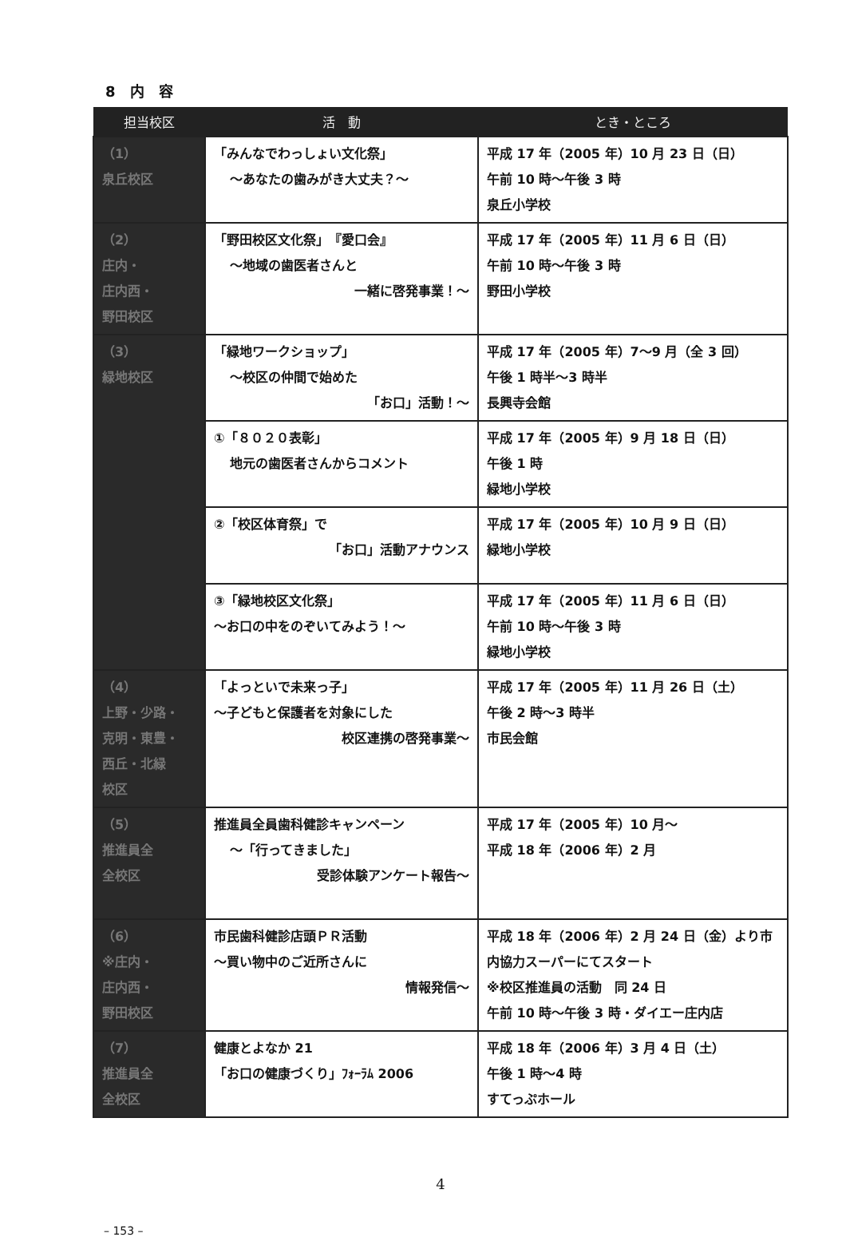8　内　容
| 担当校区 | 活 動 | とき・ところ |
| --- | --- | --- |
| （1） 泉丘校区 | 「みんなでわっしょい文化祭」 ～あなたの歯みがき大丈夫？～ | 平成 17 年（2005 年）10 月 23 日（日） 午前 10 時～午後 3 時 泉丘小学校 |
| （2） 庄内・ 庄内西・ 野田校区 | 「野田校区文化祭」 『愛口会』 ～地域の歯医者さんと 一緒に啓発事業！～ | 平成 17 年（2005 年）11 月 6 日（日） 午前 10 時～午後 3 時 野田小学校 |
| （3） 緑地校区 | 「緑地ワークショップ」 ～校区の仲間で始めた 「お口」活動！～ | 平成 17 年（2005 年）7～9 月（全 3 回） 午後 1 時半～3 時半 長興寺会館 |
| | ①「８０２０表彰」 地元の歯医者さんからコメント | 平成 17 年（2005 年）9 月 18 日（日） 午後 1 時 緑地小学校 |
| | ②「校区体育祭」で 「お口」活動アナウンス | 平成 17 年（2005 年）10 月 9 日（日） 緑地小学校 |
| | ③「緑地校区文化祭」 ～お口の中をのぞいてみよう！～ | 平成 17 年（2005 年）11 月 6 日（日） 午前 10 時～午後 3 時 緑地小学校 |
| （4） 上野・少路・ 克明・東豊・ 西丘・北緑 校区 | 「よっといで未来っ子」 ～子どもと保護者を対象にした 校区連携の啓発事業～ | 平成 17 年（2005 年）11 月 26 日（土） 午後 2 時～3 時半 市民会館 |
| （5） 推進員全 全校区 | 推進員全員歯科健診キャンペーン ～「行ってきました」 受診体験アンケート報告～ | 平成 17 年（2005 年）10 月～ 平成 18 年（2006 年）2 月 |
| （6） ※庄内・ 庄内西・ 野田校区 | 市民歯科健診店頭ＰＲ活動 ～買い物中のご近所さんに 情報発信～ | 平成 18 年（2006 年）2 月 24 日（金）より市内協力スーパーにてスタート ※校区推進員の活動 同 24 日 午前 10 時～午後 3 時・ダイエー庄内店 |
| （7） 推進員全 全校区 | 健康とよなか 21 「お口の健康づくり」ﾌｫｰﾗﾑ 2006 | 平成 18 年（2006 年）3 月 4 日（土） 午後 1 時～4 時 すてっぷホール |
4
– 153 –